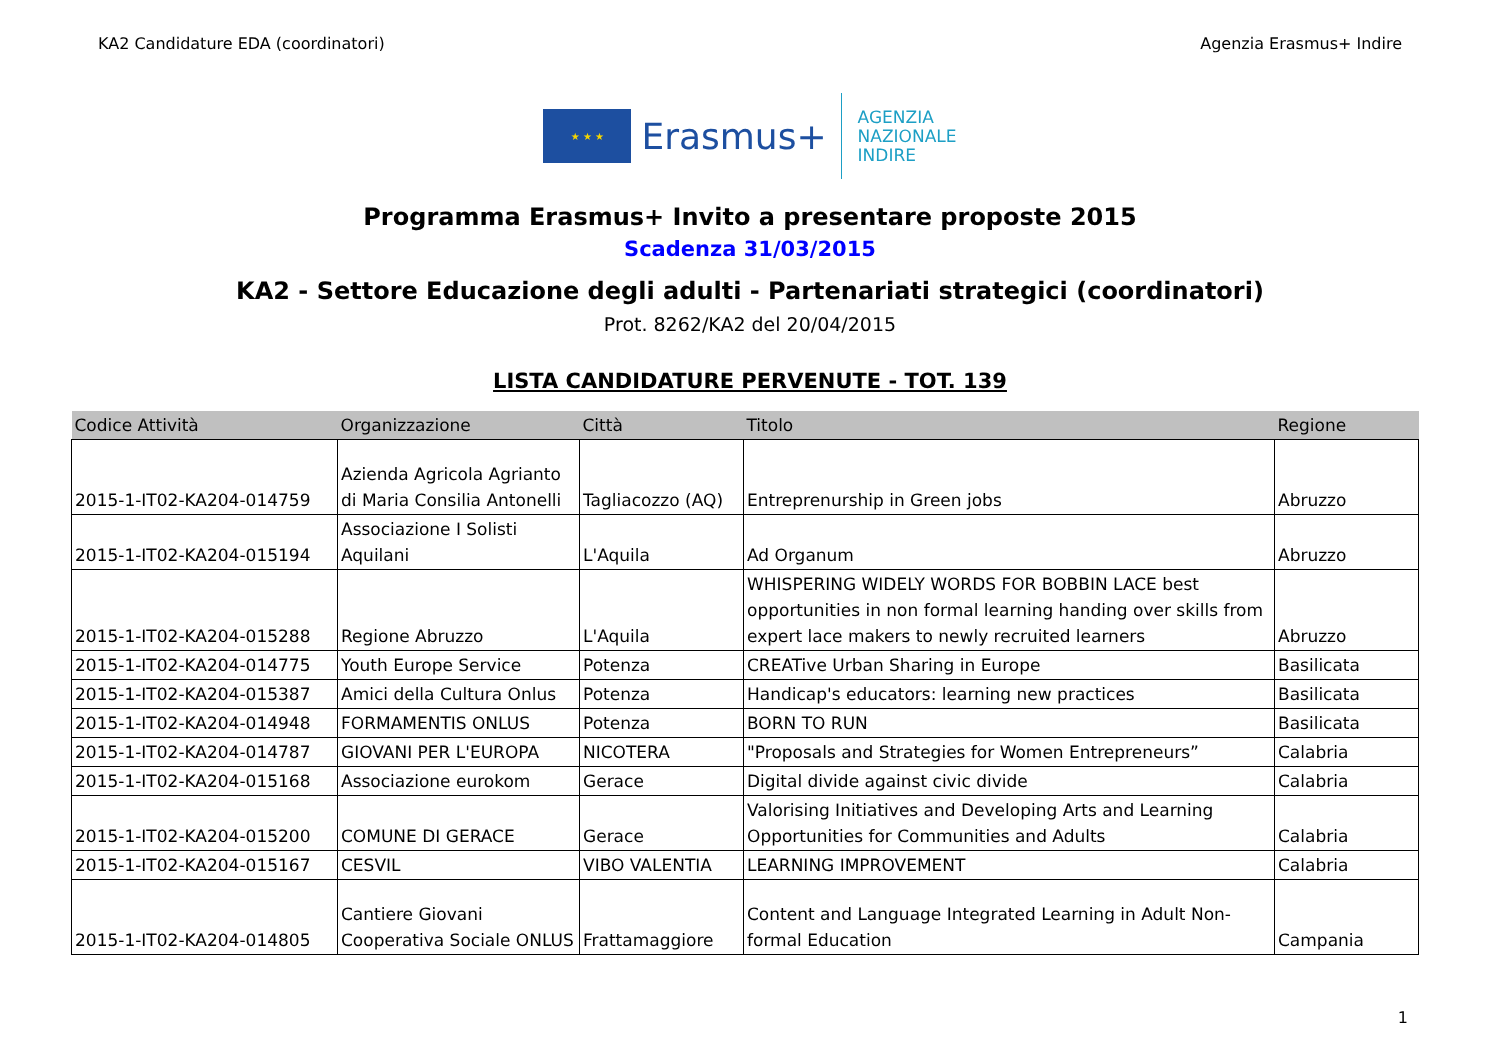KA2 Candidature EDA (coordinatori) Agenzia Erasmus+ Indire
★ ★ ★
Erasmus+
AGENZIA
NAZIONALE
INDIRE
Programma Erasmus+ Invito a presentare proposte 2015
Scadenza 31/03/2015
KA2 - Settore Educazione degli adulti - Partenariati strategici (coordinatori)
Prot. 8262/KA2 del 20/04/2015
LISTA CANDIDATURE PERVENUTE - TOT. 139
| Codice Attività | Organizzazione | Città | Titolo | Regione |
| --- | --- | --- | --- | --- |
| 2015-1-IT02-KA204-014759 | Azienda Agricola Agrianto di Maria Consilia Antonelli | Tagliacozzo (AQ) | Entreprenurship in Green jobs | Abruzzo |
| 2015-1-IT02-KA204-015194 | Associazione I Solisti Aquilani | L'Aquila | Ad Organum | Abruzzo |
| 2015-1-IT02-KA204-015288 | Regione Abruzzo | L'Aquila | WHISPERING WIDELY WORDS FOR BOBBIN LACE best opportunities in non formal learning handing over skills from expert lace makers to newly recruited learners | Abruzzo |
| 2015-1-IT02-KA204-014775 | Youth Europe Service | Potenza | CREATive Urban Sharing in Europe | Basilicata |
| 2015-1-IT02-KA204-015387 | Amici della Cultura Onlus | Potenza | Handicap's educators: learning new practices | Basilicata |
| 2015-1-IT02-KA204-014948 | FORMAMENTIS ONLUS | Potenza | BORN TO RUN | Basilicata |
| 2015-1-IT02-KA204-014787 | GIOVANI PER L'EUROPA | NICOTERA | "Proposals and Strategies for Women Entrepreneurs” | Calabria |
| 2015-1-IT02-KA204-015168 | Associazione eurokom | Gerace | Digital divide against civic divide | Calabria |
| 2015-1-IT02-KA204-015200 | COMUNE DI GERACE | Gerace | Valorising Initiatives and Developing Arts and Learning Opportunities for Communities and Adults | Calabria |
| 2015-1-IT02-KA204-015167 | CESVIL | VIBO VALENTIA | LEARNING IMPROVEMENT | Calabria |
| 2015-1-IT02-KA204-014805 | Cantiere Giovani Cooperativa Sociale ONLUS | Frattamaggiore | Content and Language Integrated Learning in Adult Non-formal Education | Campania |
1